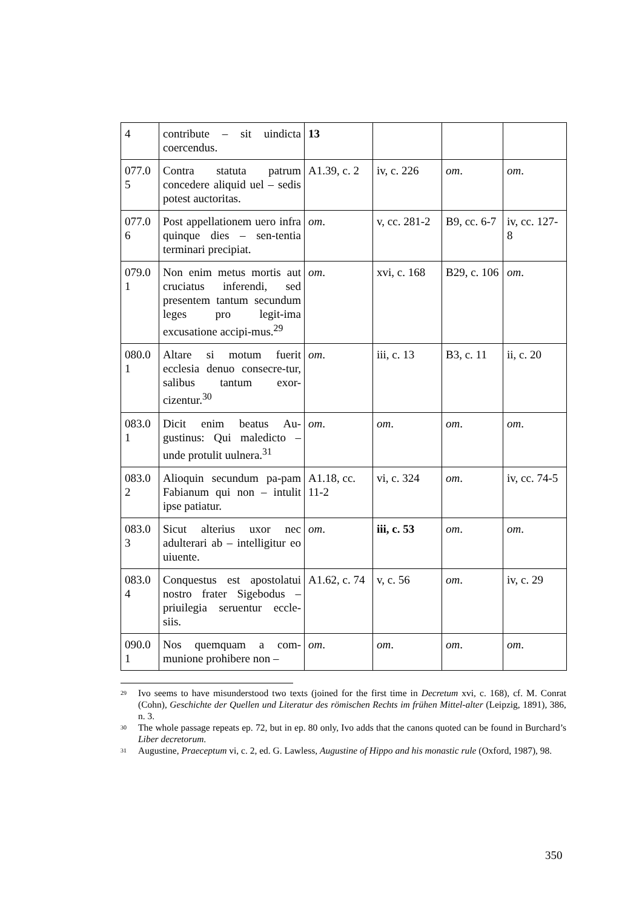| 4 | contribute – sit uindicta coercendus. | 13 | | | |
| 077.0 5 | Contra statuta patrum concedere aliquid uel – sedis potest auctoritas. | A1.39, c. 2 | iv, c. 226 | om . | om . |
| 077.0 6 | Post appellationem uero infra quinque dies – sen-tentia terminari precipiat. | om . | v, cc. 281-2 | B9, cc. 6-7 | iv, cc. 127-8 |
| 079.0 1 | Non enim metus mortis aut cruciatus inferendi, sed presentem tantum secundum leges pro legit-ima excusatione accipi-mus.<sup>29</sup> | om . | xvi, c. 168 | B29, c. 106 | om . |
| 080.0 1 | Altare si motum fuerit ecclesia denuo consecre-tur, salibus tantum exor-cizentur.<sup>30</sup> | om . | iii, c. 13 | B3, c. 11 | ii, c. 20 |
| 083.0 1 | Dicit enim beatus Au-gustinus: Qui maledicto – unde protulit uulnera.<sup>31</sup> | om . | om . | om . | om . |
| 083.0 2 | Alioquin secundum pa-pam Fabianum qui non – intulit ipse patiatur. | A1.18, cc. 11-2 | vi, c. 324 | om . | iv, cc. 74-5 |
| 083.0 3 | Sicut alterius uxor nec adulterari ab – intelligitur eo uiuente. | om . | iii, c. 53 | om . | om . |
| 083.0 4 | Conquestus est apostolatui nostro frater Sigebodus – priuilegia seruentur eccle-siis. | A1.62, c. 74 | v, c. 56 | om . | iv, c. 29 |
| 090.0 1 | Nos quemquam a com-munione prohibere non – | om . | om . | om . | om . |
<sup>29</sup> Ivo seems to have misunderstood two texts (joined for the first time in Decretum xvi, c. 168), cf. M. Conrat (Cohn), Geschichte der Quellen und Literatur des römischen Rechts im frühen Mittel-alter (Leipzig, 1891), 386, n. 3.
<sup>30</sup> The whole passage repeats ep. 72, but in ep. 80 only, Ivo adds that the canons quoted can be found in Burchard’s Liber decretorum.
<sup>31</sup> Augustine, Praeceptum vi, c. 2, ed. G. Lawless, Augustine of Hippo and his monastic rule (Oxford, 1987), 98.
350